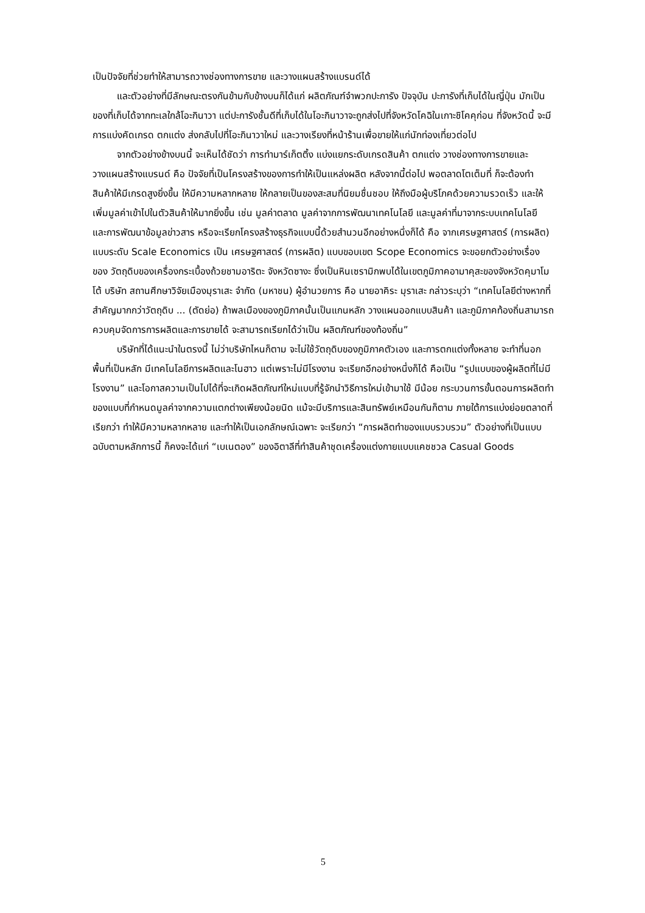เป็นปัจจัยที่ช่วยทำให้สามารถวางช่องทางการขาย และวางแผนสร้างแบรนด์ได้
และตัวอย่างที่มีลักษณะตรงกันข้ามกับข้างบนก็ได้แก่ ผลิตภัณฑ์จำพวกปะการัง ปัจจุบัน ปะการังที่เก็บได้ในญี่ปุ่น มักเป็นของที่เก็บได้จากทะเลใกล้โอะกินาวา แต่ปะการังชั้นดีที่เก็บได้ในโอะกินาวาจะถูกส่งไปที่จังหวัดโคฉิในเกาะชิโคคุก่อน ที่จังหวัดนี้ จะมีการแบ่งคัดเกรด ตกแต่ง ส่งกลับไปที่โอะกินาวาใหม่ และวางเรียงที่หน้าร้านเพื่อขายให้แก่นักท่องเที่ยวต่อไป
จากตัวอย่างข้างบนนี้ จะเห็นได้ชัดว่า การทำมาร์เก็ตติ้ง แบ่งแยกระดับเกรดสินค้า ตกแต่ง วางช่องทางการขายและวางแผนสร้างแบรนด์ คือ ปัจจัยที่เป็นโครงสร้างของการทำให้เป็นแหล่งผลิต หลังจากนี้ต่อไป พอตลาดโตเต็มที่ ก็จะต้องทำสินค้าให้มีเกรดสูงยิ่งขึ้น ให้มีความหลากหลาย ให้กลายเป็นของสะสมที่นิยมชื่นชอบ ให้ถึงมือผู้บริโภคด้วยความรวดเร็ว และให้เพิ่มมูลค่าเข้าไปในตัวสินค้าให้มากยิ่งขึ้น เช่น มูลค่าตลาด มูลค่าจากการพัฒนาเทคโนโลยี และมูลค่าที่มาจากระบบเทคโนโลยี และการพัฒนาข้อมูลข่าวสาร หรือจะเรียกโครงสร้างธุรกิจแบบนี้ด้วยสำนวนอีกอย่างหนึ่งก็ได้ คือ จากเศรษฐศาสตร์ (การผลิต) แบบระดับ Scale Economics เป็น เศรษฐศาสตร์ (การผลิต) แบบขอบเขต Scope Economics จะขอยกตัวอย่างเรื่องของ วัตถุดิบของเครื่องกระเบื้องถ้วยชามอาริตะ จังหวัดซางะ ซึ่งเป็นหินเซรามิกพบได้ในเขตภูมิภาคอามาคุสะของจังหวัดคุมาโมโต้ บริษัท สถานศึกษาวิจัยเมืองมุราเสะ จำกัด (มหาชน) ผู้อำนวยการ คือ นายอาคิระ มุราเสะ กล่าวระบุว่า “เทคโนโลยีต่างหากที่สำคัญมากกว่าวัตถุดิบ ... (ตัดย่อ) ถ้าพลเมืองของภูมิภาคนั้นเป็นแกนหลัก วางแผนออกแบบสินค้า และภูมิภาคท้องถิ่นสามารถควบคุมจัดการการผลิตและการขายได้ จะสามารถเรียกได้ว่าเป็น ผลิตภัณฑ์ของท้องถิ่น”
บริษัทที่ได้แนะนำในตรงนี้ ไม่ว่าบริษัทไหนก็ตาม จะไม่ใช้วัตถุดิบของภูมิภาคตัวเอง และการตกแต่งทั้งหลาย จะทำที่นอกพื้นที่เป็นหลัก มีเทคโนโลยีการผลิตและโนฮาว แต่เพราะไม่มีโรงงาน จะเรียกอีกอย่างหนึ่งก็ได้ คือเป็น “รูปแบบของผู้ผลิตที่ไม่มีโรงงาน” และโอกาสความเป็นไปได้ที่จะเกิดผลิตภัณฑ์ใหม่แบบที่รู้จักนำวิธีการใหม่เข้ามาใช้ มีน้อย กระบวนการขั้นตอนการผลิตทำของแบบที่กำหนดมูลค่าจากความแตกต่างเพียงน้อยนิด แม้จะมีบริการและสินทรัพย์เหมือนกันก็ตาม ภายใต้การแบ่งย่อยตลาดที่เรียกว่า ทำให้มีความหลากหลาย และทำให้เป็นเอกลักษณ์เฉพาะ จะเรียกว่า “การผลิตทำของแบบรวบรวม” ตัวอย่างที่เป็นแบบฉบับตามหลักการนี้ ก็คงจะได้แก่ “เบเนตอง” ของอิตาลีที่ทำสินค้าชุดเครื่องแต่งกายแบบแคชชวล Casual Goods
5